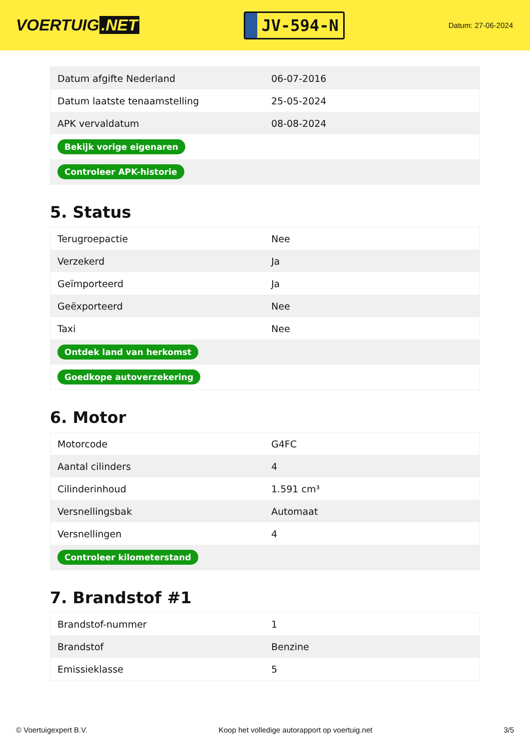VOERTUIG.NET
JV-594-N
Datum: 27-06-2024
| Datum afgifte Nederland | 06-07-2016 |
| Datum laatste tenaamstelling | 25-05-2024 |
| APK vervaldatum | 08-08-2024 |
| Bekijk vorige eigenaren | |
| Controleer APK-historie | |
5. Status
| Terugroepactie | Nee |
| Verzekerd | Ja |
| Geïmporteerd | Ja |
| Geëxporteerd | Nee |
| Taxi | Nee |
| Ontdek land van herkomst | |
| Goedkope autoverzekering | |
6. Motor
| Motorcode | G4FC |
| Aantal cilinders | 4 |
| Cilinderinhoud | 1.591 cm³ |
| Versnellingsbak | Automaat |
| Versnellingen | 4 |
| Controleer kilometerstand | |
7. Brandstof #1
| Brandstof-nummer | 1 |
| Brandstof | Benzine |
| Emissieklasse | 5 |
© Voertuigexpert B.V. Koop het volledige autorapport op voertuig.net 3/5